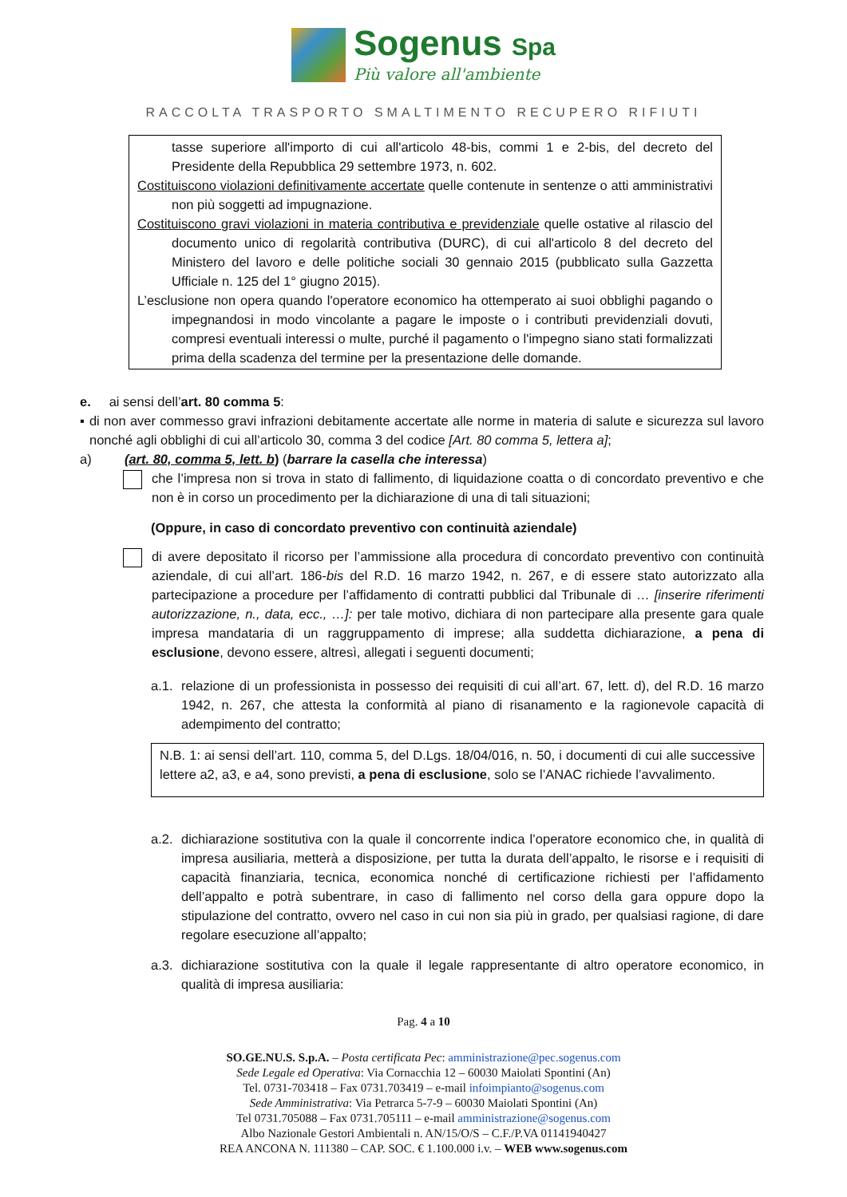Sogenus Spa
Più valore all'ambiente
RACCOLTA TRASPORTO SMALTIMENTO RECUPERO RIFIUTI
tasse superiore all'importo di cui all'articolo 48-bis, commi 1 e 2-bis, del decreto del Presidente della Repubblica 29 settembre 1973, n. 602.
Costituiscono violazioni definitivamente accertate quelle contenute in sentenze o atti amministrativi non più soggetti ad impugnazione.
Costituiscono gravi violazioni in materia contributiva e previdenziale quelle ostative al rilascio del documento unico di regolarità contributiva (DURC), di cui all'articolo 8 del decreto del Ministero del lavoro e delle politiche sociali 30 gennaio 2015 (pubblicato sulla Gazzetta Ufficiale n. 125 del 1° giugno 2015).
L’esclusione non opera quando l'operatore economico ha ottemperato ai suoi obblighi pagando o impegnandosi in modo vincolante a pagare le imposte o i contributi previdenziali dovuti, compresi eventuali interessi o multe, purché il pagamento o l'impegno siano stati formalizzati prima della scadenza del termine per la presentazione delle domande.
e. ai sensi dell’art. 80 comma 5:
▪ di non aver commesso gravi infrazioni debitamente accertate alle norme in materia di salute e sicurezza sul lavoro nonché agli obblighi di cui all’articolo 30, comma 3 del codice [Art. 80 comma 5, lettera a];
a) (art. 80, comma 5, lett. b) (barrare la casella che interessa)
che l’impresa non si trova in stato di fallimento, di liquidazione coatta o di concordato preventivo e che non è in corso un procedimento per la dichiarazione di una di tali situazioni;
(Oppure, in caso di concordato preventivo con continuità aziendale)
di avere depositato il ricorso per l’ammissione alla procedura di concordato preventivo con continuità aziendale, di cui all’art. 186-bis del R.D. 16 marzo 1942, n. 267, e di essere stato autorizzato alla partecipazione a procedure per l’affidamento di contratti pubblici dal Tribunale di … [inserire riferimenti autorizzazione, n., data, ecc., …]: per tale motivo, dichiara di non partecipare alla presente gara quale impresa mandataria di un raggruppamento di imprese; alla suddetta dichiarazione, a pena di esclusione, devono essere, altresì, allegati i seguenti documenti;
a.1.
relazione di un professionista in possesso dei requisiti di cui all’art. 67, lett. d), del R.D. 16 marzo 1942, n. 267, che attesta la conformità al piano di risanamento e la ragionevole capacità di adempimento del contratto;
N.B. 1: ai sensi dell’art. 110, comma 5, del D.Lgs. 18/04/016, n. 50, i documenti di cui alle successive lettere a2, a3, e a4, sono previsti, a pena di esclusione, solo se l’ANAC richiede l’avvalimento.
a.2.
dichiarazione sostitutiva con la quale il concorrente indica l’operatore economico che, in qualità di impresa ausiliaria, metterà a disposizione, per tutta la durata dell’appalto, le risorse e i requisiti di capacità finanziaria, tecnica, economica nonché di certificazione richiesti per l’affidamento dell’appalto e potrà subentrare, in caso di fallimento nel corso della gara oppure dopo la stipulazione del contratto, ovvero nel caso in cui non sia più in grado, per qualsiasi ragione, di dare regolare esecuzione all’appalto;
a.3.
dichiarazione sostitutiva con la quale il legale rappresentante di altro operatore economico, in qualità di impresa ausiliaria:
Pag. 4 a 10
SO.GE.NU.S. S.p.A. – Posta certificata Pec: amministrazione@pec.sogenus.com
Sede Legale ed Operativa: Via Cornacchia 12 – 60030 Maiolati Spontini (An)
Tel. 0731-703418 – Fax 0731.703419 – e-mail infoimpianto@sogenus.com
Sede Amministrativa: Via Petrarca 5-7-9 – 60030 Maiolati Spontini (An)
Tel 0731.705088 – Fax 0731.705111 – e-mail amministrazione@sogenus.com
Albo Nazionale Gestori Ambientali n. AN/15/O/S – C.F./P.VA 01141940427
REA ANCONA N. 111380 – CAP. SOC. € 1.100.000 i.v. – WEB www.sogenus.com